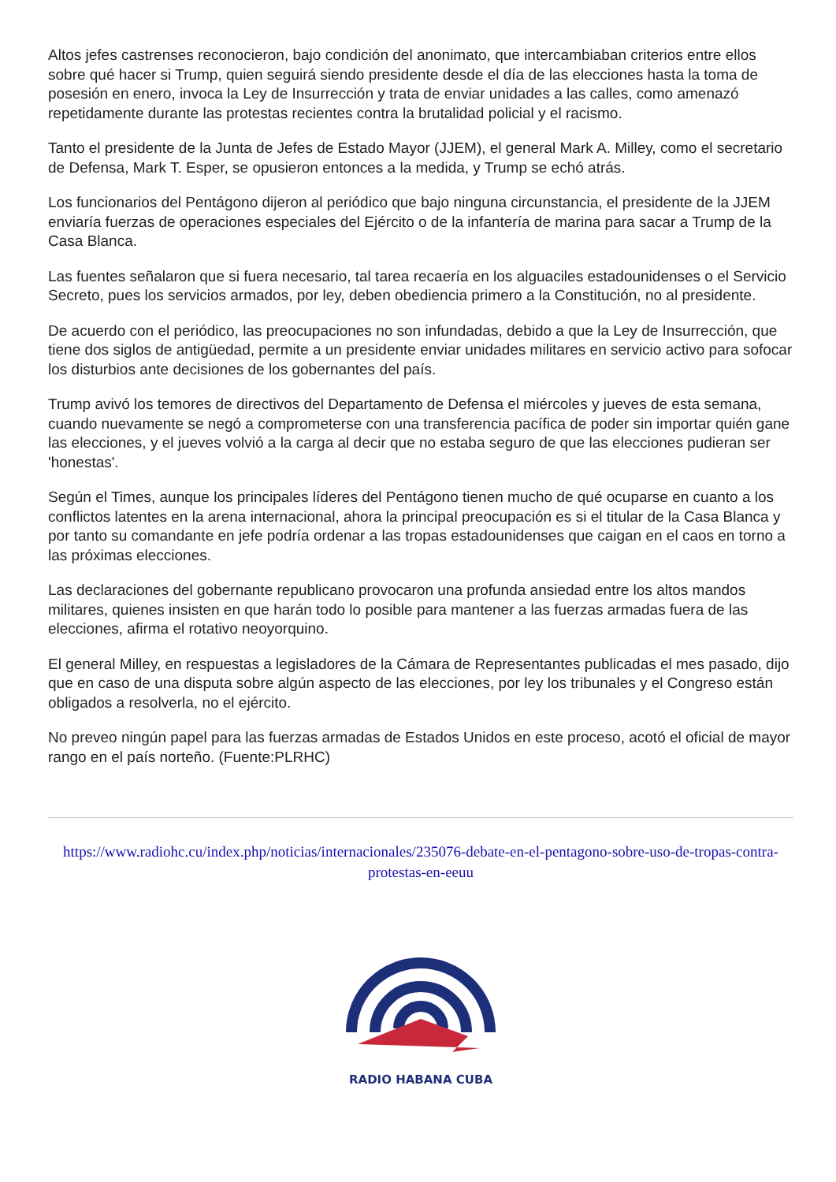Altos jefes castrenses reconocieron, bajo condición del anonimato, que intercambiaban criterios entre ellos sobre qué hacer si Trump, quien seguirá siendo presidente desde el día de las elecciones hasta la toma de posesión en enero, invoca la Ley de Insurrección y trata de enviar unidades a las calles, como amenazó repetidamente durante las protestas recientes contra la brutalidad policial y el racismo.
Tanto el presidente de la Junta de Jefes de Estado Mayor (JJEM), el general Mark A. Milley, como el secretario de Defensa, Mark T. Esper, se opusieron entonces a la medida, y Trump se echó atrás.
Los funcionarios del Pentágono dijeron al periódico que bajo ninguna circunstancia, el presidente de la JJEM enviaría fuerzas de operaciones especiales del Ejército o de la infantería de marina para sacar a Trump de la Casa Blanca.
Las fuentes señalaron que si fuera necesario, tal tarea recaería en los alguaciles estadounidenses o el Servicio Secreto, pues los servicios armados, por ley, deben obediencia primero a la Constitución, no al presidente.
De acuerdo con el periódico, las preocupaciones no son infundadas, debido a que la Ley de Insurrección, que tiene dos siglos de antigüedad, permite a un presidente enviar unidades militares en servicio activo para sofocar los disturbios ante decisiones de los gobernantes del país.
Trump avivó los temores de directivos del Departamento de Defensa el miércoles y jueves de esta semana, cuando nuevamente se negó a comprometerse con una transferencia pacífica de poder sin importar quién gane las elecciones, y el jueves volvió a la carga al decir que no estaba seguro de que las elecciones pudieran ser 'honestas'.
Según el Times, aunque los principales líderes del Pentágono tienen mucho de qué ocuparse en cuanto a los conflictos latentes en la arena internacional, ahora la principal preocupación es si el titular de la Casa Blanca y por tanto su comandante en jefe podría ordenar a las tropas estadounidenses que caigan en el caos en torno a las próximas elecciones.
Las declaraciones del gobernante republicano provocaron una profunda ansiedad entre los altos mandos militares, quienes insisten en que harán todo lo posible para mantener a las fuerzas armadas fuera de las elecciones, afirma el rotativo neoyorquino.
El general Milley, en respuestas a legisladores de la Cámara de Representantes publicadas el mes pasado, dijo que en caso de una disputa sobre algún aspecto de las elecciones, por ley los tribunales y el Congreso están obligados a resolverla, no el ejército.
No preveo ningún papel para las fuerzas armadas de Estados Unidos en este proceso, acotó el oficial de mayor rango en el país norteño. (Fuente:PLRHC)
https://www.radiohc.cu/index.php/noticias/internacionales/235076-debate-en-el-pentagono-sobre-uso-de-tropas-contra-protestas-en-eeuu
RADIO HABANA CUBA